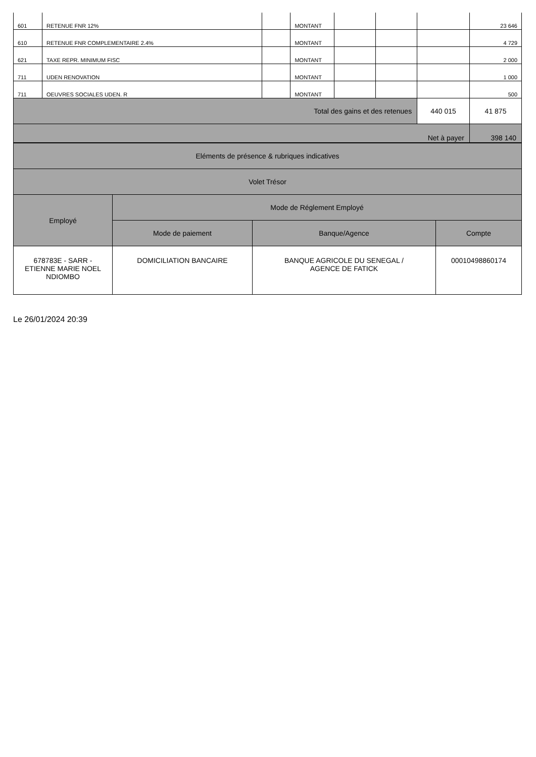| 601 | RETENUE FNR 12% | | MONTANT | | | | 23 646 |
| 610 | RETENUE FNR COMPLEMENTAIRE 2.4% | | MONTANT | | | | 4 729 |
| 621 | TAXE REPR. MINIMUM FISC | | MONTANT | | | | 2 000 |
| 711 | UDEN RENOVATION | | MONTANT | | | | 1 000 |
| 711 | OEUVRES SOCIALES UDEN. R | | MONTANT | | | | 500 |
| Total des gains et des retenues | | | | | | 440 015 | 41 875 |
| Net à payer | | | | | | | 398 140 |
| Eléments de présence & rubriques indicatives | | | |
| Volet Trésor | | | |
| Employé | Mode de Réglement Employé | | |
| | Mode de paiement | Banque/Agence | Compte |
| 678783E - SARR - ETIENNE MARIE NOEL NDIOMBO | DOMICILIATION BANCAIRE | BANQUE AGRICOLE DU SENEGAL / AGENCE DE FATICK | 00010498860174 |
Le 26/01/2024 20:39